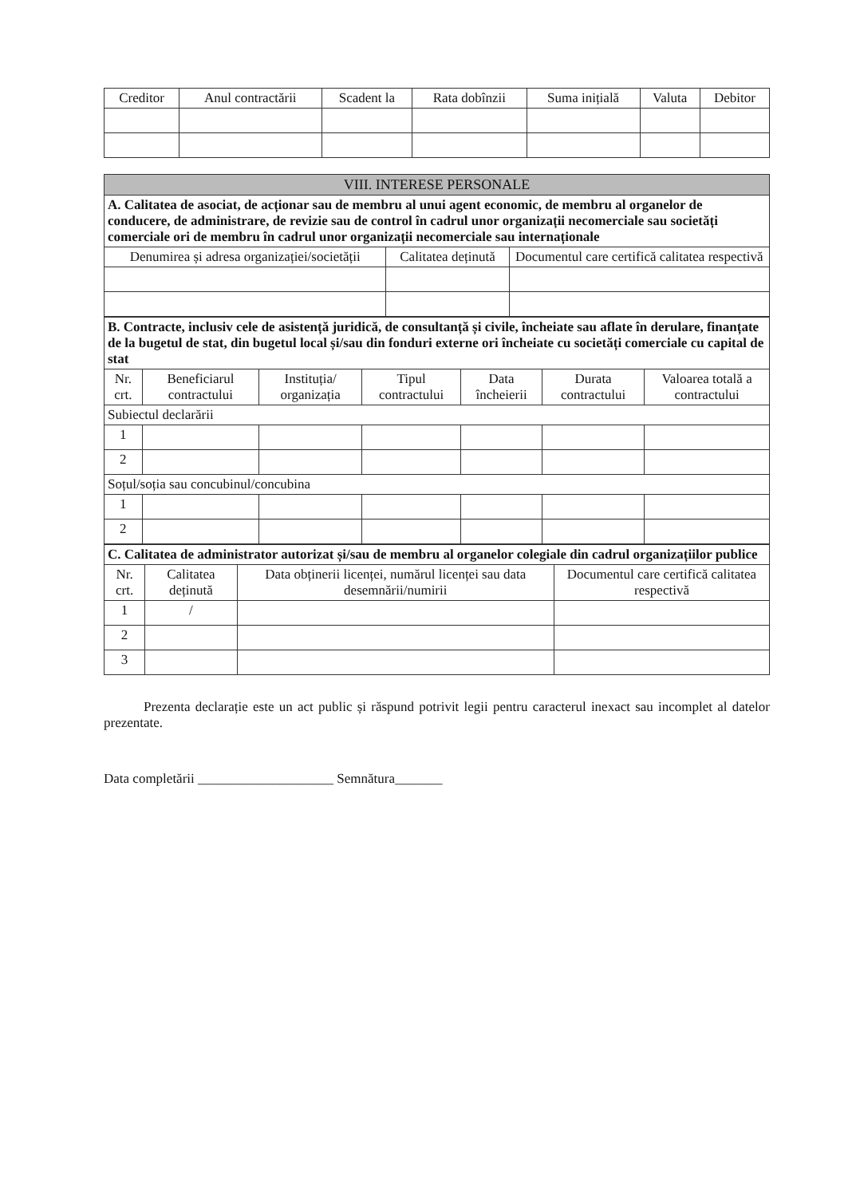| Creditor | Anul contractării | Scadent la | Rata dobînzii | Suma inițială | Valuta | Debitor |
| --- | --- | --- | --- | --- | --- | --- |
| VIII. INTERESE PERSONALE | | |
| --- | --- | --- |
| A. Calitatea de asociat, de acționar sau de membru al unui agent economic, de membru al organelor de conducere, de administrare, de revizie sau de control în cadrul unor organizații necomerciale sau societăți comerciale ori de membru în cadrul unor organizații necomerciale sau internaționale | | |
| Denumirea și adresa organizației/societății | Calitatea deținută | Documentul care certifică calitatea respectivă |
| B. Contracte, inclusiv cele de asistență juridică, de consultanță și civile, încheiate sau aflate în derulare, finanțate de la bugetul de stat, din bugetul local și/sau din fonduri externe ori încheiate cu societăți comerciale cu capital de stat | | | | | | |
| Nr. crt. | Beneficiarul contractului | Instituția/ organizația | Tipul contractului | Data încheierii | Durata contractului | Valoarea totală a contractului |
| Subiectul declarării | | | | | | |
| 1 | | | | | | |
| 2 | | | | | | |
| Soțul/soția sau concubinul/concubina | | | | | | |
| 1 | | | | | | |
| 2 | | | | | | |
| C. Calitatea de administrator autorizat și/sau de membru al organelor colegiale din cadrul organizațiilor publice | | | |
| Nr. crt. | Calitatea deținută | Data obținerii licenței, numărul licenței sau data desemnării/numirii | Documentul care certifică calitatea respectivă |
| 1 | / | | |
| 2 | | | |
| 3 | | | |
Prezenta declarație este un act public și răspund potrivit legii pentru caracterul inexact sau incomplet al datelor prezentate.
Data completării ____________________ Semnătura_______